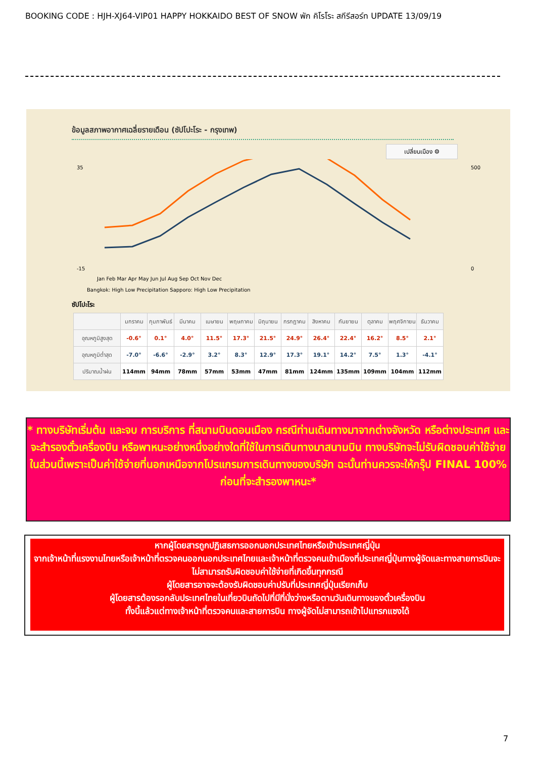BOOKING CODE : HJH-XJ64-VIP01 HAPPY HOKKAIDO BEST OF SNOW พัก คิโรโระ สกีรีสอร์ท UPDATE 13/09/19
ข้อมูลสภาพอากาศเฉลี่ยรายเดือน (ซัปโปะโระ - กรุงเทพ)
เปลี่ยนเมือง ⚙
35
-15
500
0
Jan Feb Mar Apr May Jun Jul Aug Sep Oct Nov Dec
Bangkok: High Low Precipitation Sapporo: High Low Precipitation
ซัปโปะโระ
| | มกราคม | กุมภาพันธ์ | มีนาคม | เมษายน | พฤษภาคม | มิถุนายน | กรกฎาคม | สิงหาคม | กันยายน | ตุลาคม | พฤศจิกายน | ธันวาคม |
| --- | --- | --- | --- | --- | --- | --- | --- | --- | --- | --- | --- | --- |
| อุณหภูมิสูงสุด | -0.6° | 0.1° | 4.0° | 11.5° | 17.3° | 21.5° | 24.9° | 26.4° | 22.4° | 16.2° | 8.5° | 2.1° |
| อุณหภูมิต่ำสุด | -7.0° | -6.6° | -2.9° | 3.2° | 8.3° | 12.9° | 17.3° | 19.1° | 14.2° | 7.5° | 1.3° | -4.1° |
| ปริมาณน้ำฝน | 114mm | 94mm | 78mm | 57mm | 53mm | 47mm | 81mm | 124mm | 135mm | 109mm | 104mm | 112mm |
* ทางบริษัทเริ่มต้น และจบ การบริการ ที่สนามบินดอนเมือง กรณีท่านเดินทางมาจากต่างจังหวัด หรือต่างประเทศ และจะสำรองตั๋วเครื่องบิน หรือพาหนะอย่างหนึ่งอย่างใดที่ใช้ในการเดินทางมาสนามบิน ทางบริษัทจะไม่รับผิดชอบค่าใช้จ่ายในส่วนนี้เพราะเป็นค่าใช้จ่ายที่นอกเหนือจากโปรแกรมการเดินทางของบริษัท ฉะนั้นท่านควรจะให้กรุ๊ป FINAL 100% ก่อนที่จะสำรองพาหนะ*
หากผู้โดยสารถูกปฏิเสธการออกนอกประเทศไทยหรือเข้าประเทศญี่ปุ่น
จากเจ้าหน้าที่แรงงานไทยหรือเจ้าหน้าที่ตรวจคนออกนอกประเทศไทยและเจ้าหน้าที่ตรวจคนเข้าเมืองที่ประเทศญี่ปุ่นทางผู้จัดและทางสายการบินจะไม่สามารถรับผิดชอบค่าใช้จ่ายที่เกิดขึ้นทุกกรณี
ผู้โดยสารอาจจะต้องรับผิดชอบค่าปรับที่ประเทศญี่ปุ่นเรียกเก็บ
ผู้โดยสารต้องรอกลับประเทศไทยในเที่ยวบินถัดไปที่มีที่นั่งว่างหรือตามวันเดินทางของตั๋วเครื่องบิน
ทั้งนี้แล้วแต่ทางเจ้าหน้าที่ตรวจคนและสายการบิน ทางผู้จัดไม่สามารถเข้าไปแทรกแซงได้
7